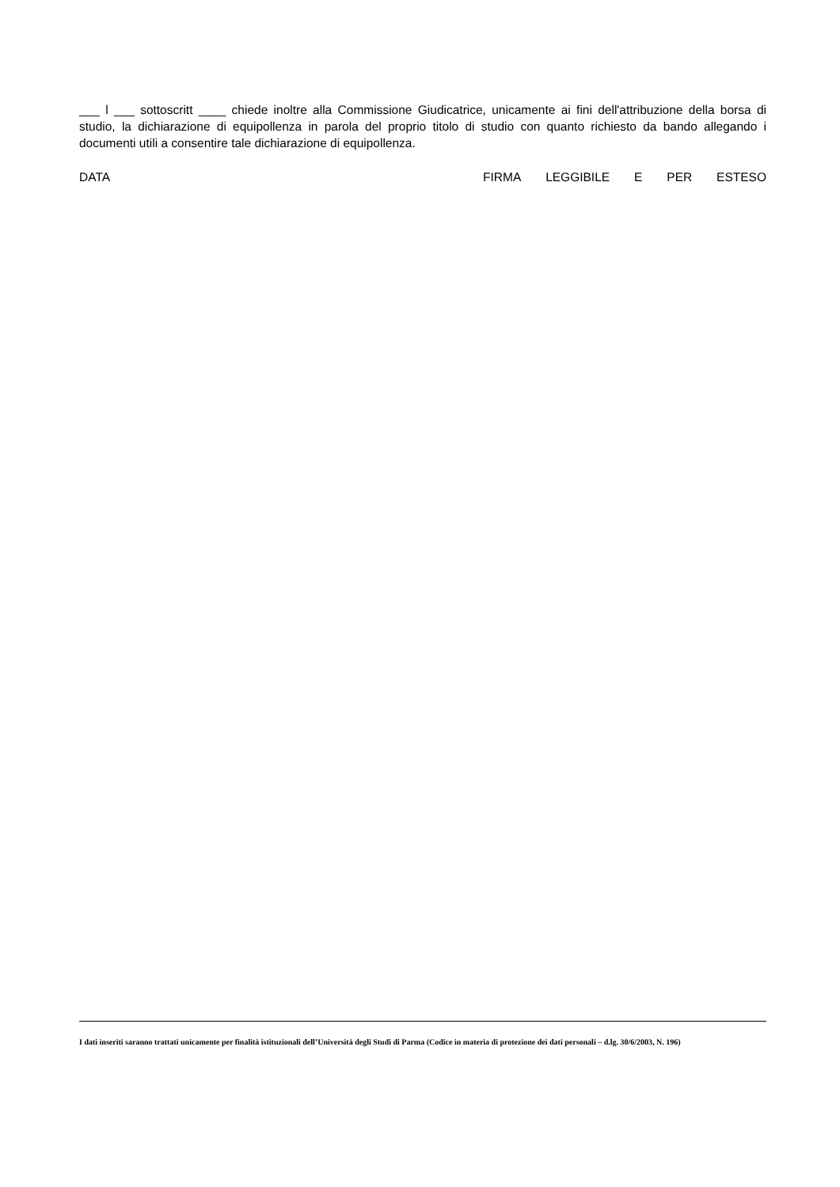___ l ___ sottoscritt ____ chiede inoltre alla Commissione Giudicatrice, unicamente ai fini dell'attribuzione della borsa di studio, la dichiarazione di equipollenza in parola del proprio titolo di studio con quanto richiesto da bando allegando i documenti utili a consentire tale dichiarazione di equipollenza.
DATA FIRMA LEGGIBILE E PER ESTESO
I dati inseriti saranno trattati unicamente per finalità istituzionali dell’Università degli Studi di Parma (Codice in materia di protezione dei dati personali – d.lg. 30/6/2003, N. 196)